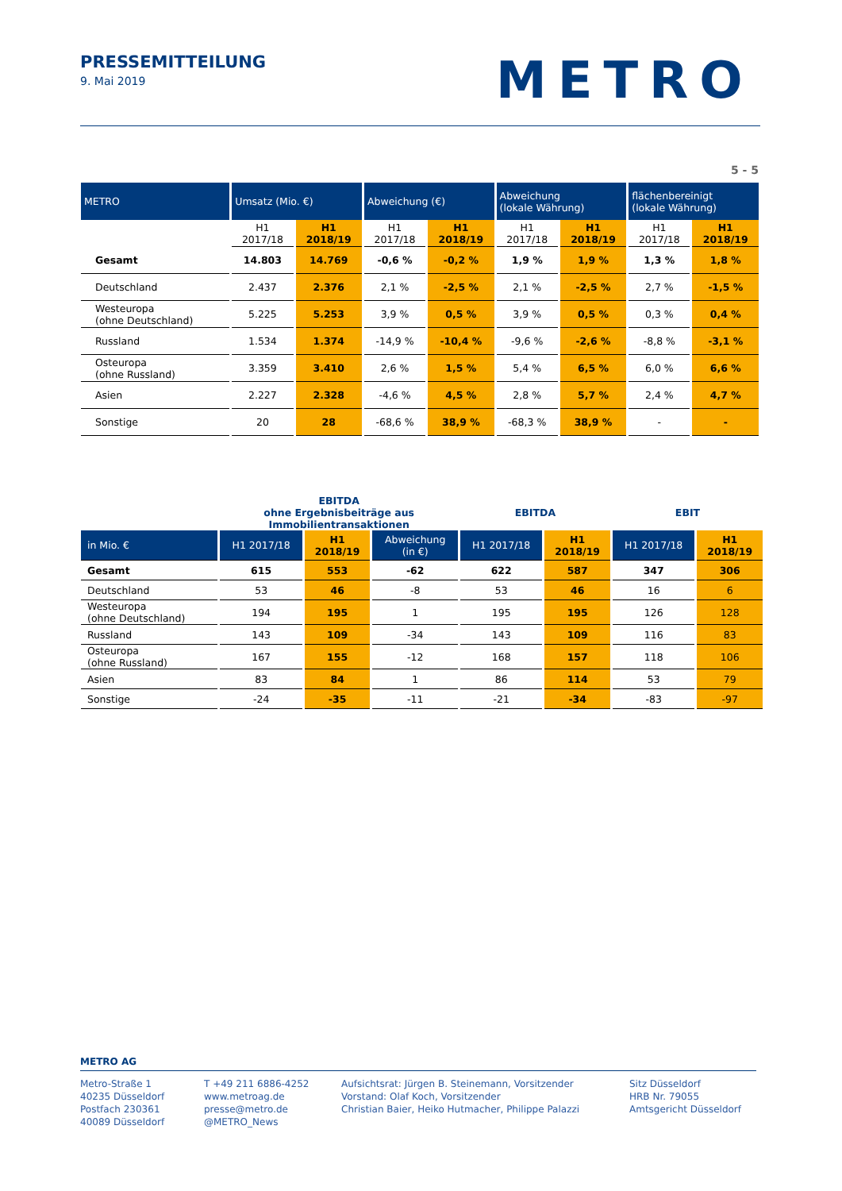PRESSEMITTEILUNG
9. Mai 2019
METRO
5 - 5
| METRO | Umsatz (Mio. €) | | Abweichung (€) | | Abweichung (lokale Währung) | | flächenbereinigt (lokale Währung) | |
| --- | --- | --- | --- | --- | --- | --- | --- | --- |
| | H1 2017/18 | H1 2018/19 | H1 2017/18 | H1 2018/19 | H1 2017/18 | H1 2018/19 | H1 2017/18 | H1 2018/19 |
| Gesamt | 14.803 | 14.769 | -0,6 % | -0,2 % | 1,9 % | 1,9 % | 1,3 % | 1,8 % |
| Deutschland | 2.437 | 2.376 | 2,1 % | -2,5 % | 2,1 % | -2,5 % | 2,7 % | -1,5 % |
| Westeuropa (ohne Deutschland) | 5.225 | 5.253 | 3,9 % | 0,5 % | 3,9 % | 0,5 % | 0,3 % | 0,4 % |
| Russland | 1.534 | 1.374 | -14,9 % | -10,4 % | -9,6 % | -2,6 % | -8,8 % | -3,1 % |
| Osteuropa (ohne Russland) | 3.359 | 3.410 | 2,6 % | 1,5 % | 5,4 % | 6,5 % | 6,0 % | 6,6 % |
| Asien | 2.227 | 2.328 | -4,6 % | 4,5 % | 2,8 % | 5,7 % | 2,4 % | 4,7 % |
| Sonstige | 20 | 28 | -68,6 % | 38,9 % | -68,3 % | 38,9 % | - | - |
| | EBITDA ohne Ergebnisbeiträge aus Immobilientransaktionen | | | EBITDA | | EBIT | |
| in Mio. € | H1 2017/18 | H1 2018/19 | Abweichung (in €) | H1 2017/18 | H1 2018/19 | H1 2017/18 | H1 2018/19 |
| Gesamt | 615 | 553 | -62 | 622 | 587 | 347 | 306 |
| Deutschland | 53 | 46 | -8 | 53 | 46 | 16 | 6 |
| Westeuropa (ohne Deutschland) | 194 | 195 | 1 | 195 | 195 | 126 | 128 |
| Russland | 143 | 109 | -34 | 143 | 109 | 116 | 83 |
| Osteuropa (ohne Russland) | 167 | 155 | -12 | 168 | 157 | 118 | 106 |
| Asien | 83 | 84 | 1 | 86 | 114 | 53 | 79 |
| Sonstige | -24 | -35 | -11 | -21 | -34 | -83 | -97 |
METRO AG
Metro-Straße 1
40235 Düsseldorf
Postfach 230361
40089 Düsseldorf
T +49 211 6886-4252
www.metroag.de
presse@metro.de
@METRO_News
Aufsichtsrat: Jürgen B. Steinemann, Vorsitzender
Vorstand: Olaf Koch, Vorsitzender
Christian Baier, Heiko Hutmacher, Philippe Palazzi
Sitz Düsseldorf
HRB Nr. 79055
Amtsgericht Düsseldorf